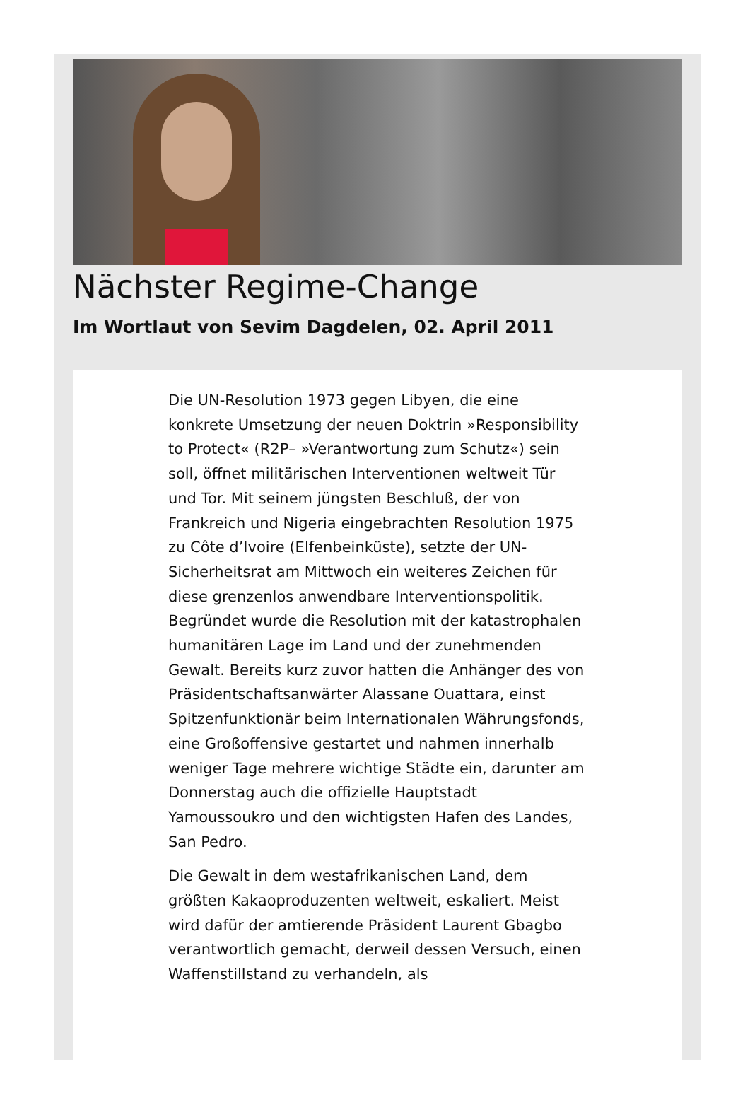Nächster Regime-Change
Im Wortlaut von Sevim Dagdelen, 02. April 2011
Die UN-Resolution 1973 gegen Libyen, die eine konkrete Umsetzung der neuen Doktrin »Responsibility to Protect« (R2P– »Verantwortung zum Schutz«) sein soll, öffnet militärischen Interventionen weltweit Tür und Tor. Mit seinem jüngsten Beschluß, der von Frankreich und Nigeria eingebrachten Resolution 1975 zu Côte d’Ivoire (Elfenbeinküste), setzte der UN-Sicherheitsrat am Mittwoch ein weiteres Zeichen für diese grenzenlos anwendbare Interventionspolitik. Begründet wurde die Resolution mit der katastrophalen humanitären Lage im Land und der zunehmenden Gewalt. Bereits kurz zuvor hatten die Anhänger des von Präsidentschaftsanwärter Alassane Ouattara, einst Spitzenfunktionär beim Internationalen Währungsfonds, eine Großoffensive gestartet und nahmen innerhalb weniger Tage mehrere wichtige Städte ein, darunter am Donnerstag auch die offizielle Hauptstadt Yamoussoukro und den wichtigsten Hafen des Landes, San Pedro.
Die Gewalt in dem westafrikanischen Land, dem größten Kakaoproduzenten weltweit, eskaliert. Meist wird dafür der amtierende Präsident Laurent Gbagbo verantwortlich gemacht, derweil dessen Versuch, einen Waffenstillstand zu verhandeln, als